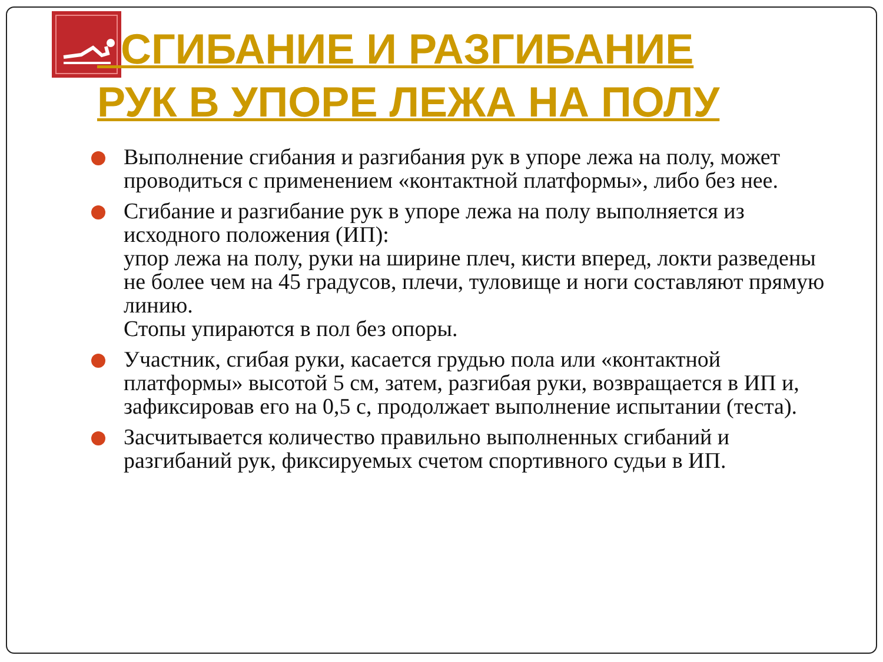СГИБАНИЕ И РАЗГИБАНИЕ
РУК В УПОРЕ ЛЕЖА НА ПОЛУ
Выполнение сгибания и разгибания рук в упоре лежа на полу, может проводиться с применением «контактной платформы», либо без нее.
Сгибание и разгибание рук в упоре лежа на полу выполняется из исходного положения (ИП):
упор лежа на полу, руки на ширине плеч, кисти вперед, локти разведены не более чем на 45 градусов, плечи, туловище и ноги составляют прямую линию.
Стопы упираются в пол без опоры.
Участник, сгибая руки, касается грудью пола или «контактной платформы» высотой 5 см, затем, разгибая руки, возвращается в ИП и, зафиксировав его на 0,5 с, продолжает выполнение испытании (теста).
Засчитывается количество правильно выполненных сгибаний и разгибаний рук, фиксируемых счетом спортивного судьи в ИП.